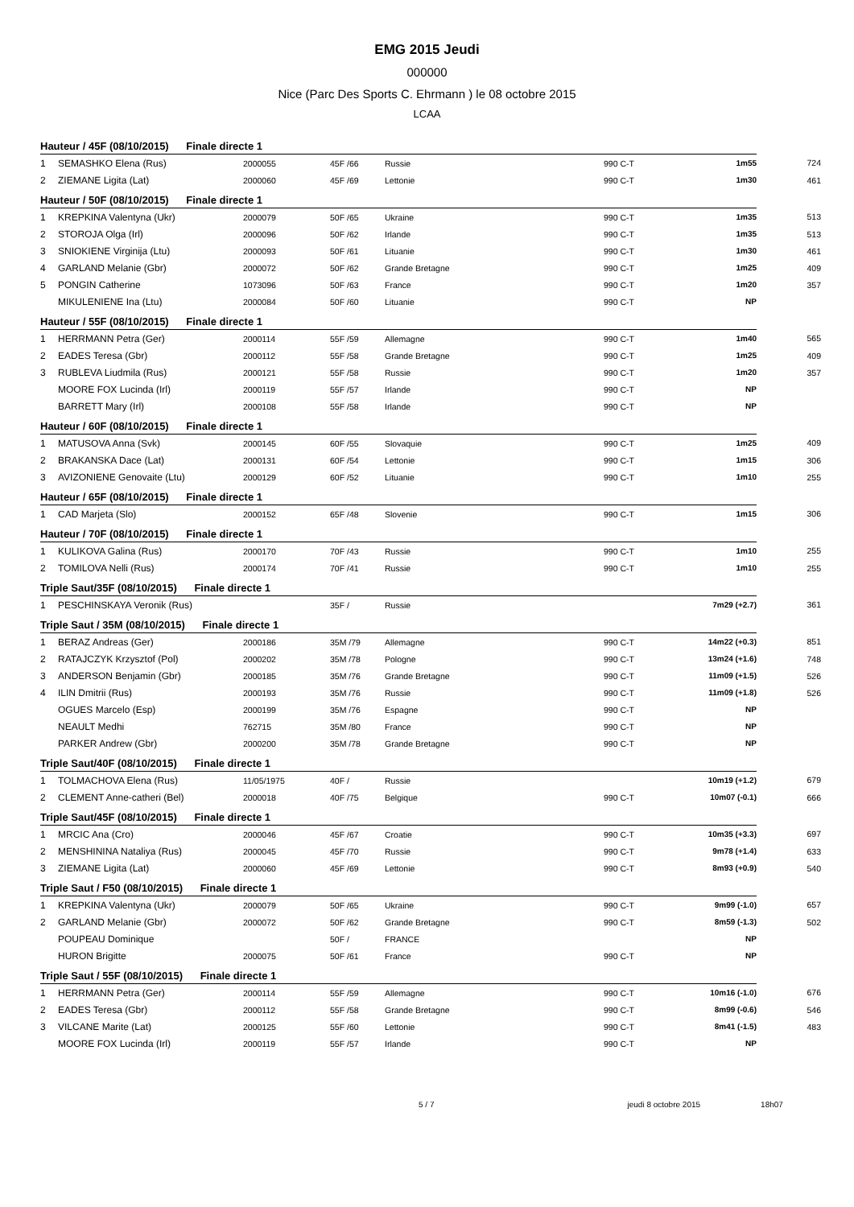EMG 2015 Jeudi
000000
Nice (Parc Des Sports C. Ehrmann ) le 08 octobre 2015
LCAA
| Hauteur / 45F (08/10/2015) Finale directe 1 | | | | | | | |
| 1 | SEMASHKO Elena (Rus) | 2000055 | 45F /66 | Russie | 990 C-T | 1m55 | 724 |
| 2 | ZIEMANE Ligita (Lat) | 2000060 | 45F /69 | Lettonie | 990 C-T | 1m30 | 461 |
| Hauteur / 50F (08/10/2015) Finale directe 1 | | | | | | | |
| 1 | KREPKINA Valentyna (Ukr) | 2000079 | 50F /65 | Ukraine | 990 C-T | 1m35 | 513 |
| 2 | STOROJA Olga (Irl) | 2000096 | 50F /62 | Irlande | 990 C-T | 1m35 | 513 |
| 3 | SNIOKIENE Virginija (Ltu) | 2000093 | 50F /61 | Lituanie | 990 C-T | 1m30 | 461 |
| 4 | GARLAND Melanie (Gbr) | 2000072 | 50F /62 | Grande Bretagne | 990 C-T | 1m25 | 409 |
| 5 | PONGIN Catherine | 1073096 | 50F /63 | France | 990 C-T | 1m20 | 357 |
| | MIKULENIENE Ina (Ltu) | 2000084 | 50F /60 | Lituanie | 990 C-T | NP | |
| Hauteur / 55F (08/10/2015) Finale directe 1 | | | | | | | |
| 1 | HERRMANN Petra (Ger) | 2000114 | 55F /59 | Allemagne | 990 C-T | 1m40 | 565 |
| 2 | EADES Teresa (Gbr) | 2000112 | 55F /58 | Grande Bretagne | 990 C-T | 1m25 | 409 |
| 3 | RUBLEVA Liudmila (Rus) | 2000121 | 55F /58 | Russie | 990 C-T | 1m20 | 357 |
| | MOORE FOX Lucinda (Irl) | 2000119 | 55F /57 | Irlande | 990 C-T | NP | |
| | BARRETT Mary (Irl) | 2000108 | 55F /58 | Irlande | 990 C-T | NP | |
| Hauteur / 60F (08/10/2015) Finale directe 1 | | | | | | | |
| 1 | MATUSOVA Anna (Svk) | 2000145 | 60F /55 | Slovaquie | 990 C-T | 1m25 | 409 |
| 2 | BRAKANSKA Dace (Lat) | 2000131 | 60F /54 | Lettonie | 990 C-T | 1m15 | 306 |
| 3 | AVIZONIENE Genovaite (Ltu) | 2000129 | 60F /52 | Lituanie | 990 C-T | 1m10 | 255 |
| Hauteur / 65F (08/10/2015) Finale directe 1 | | | | | | | |
| 1 | CAD Marjeta (Slo) | 2000152 | 65F /48 | Slovenie | 990 C-T | 1m15 | 306 |
| Hauteur / 70F (08/10/2015) Finale directe 1 | | | | | | | |
| 1 | KULIKOVA Galina (Rus) | 2000170 | 70F /43 | Russie | 990 C-T | 1m10 | 255 |
| 2 | TOMILOVA Nelli (Rus) | 2000174 | 70F /41 | Russie | 990 C-T | 1m10 | 255 |
| Triple Saut/35F (08/10/2015) Finale directe 1 | | | | | | | |
| 1 | PESCHINSKAYA Veronik (Rus) | | 35F / | Russie | | 7m29 (+2.7) | 361 |
| Triple Saut / 35M (08/10/2015) Finale directe 1 | | | | | | | |
| 1 | BERAZ Andreas (Ger) | 2000186 | 35M /79 | Allemagne | 990 C-T | 14m22 (+0.3) | 851 |
| 2 | RATAJCZYK Krzysztof (Pol) | 2000202 | 35M /78 | Pologne | 990 C-T | 13m24 (+1.6) | 748 |
| 3 | ANDERSON Benjamin (Gbr) | 2000185 | 35M /76 | Grande Bretagne | 990 C-T | 11m09 (+1.5) | 526 |
| 4 | ILIN Dmitrii (Rus) | 2000193 | 35M /76 | Russie | 990 C-T | 11m09 (+1.8) | 526 |
| | OGUES Marcelo (Esp) | 2000199 | 35M /76 | Espagne | 990 C-T | NP | |
| | NEAULT Medhi | 762715 | 35M /80 | France | 990 C-T | NP | |
| | PARKER Andrew (Gbr) | 2000200 | 35M /78 | Grande Bretagne | 990 C-T | NP | |
| Triple Saut/40F (08/10/2015) Finale directe 1 | | | | | | | |
| 1 | TOLMACHOVA Elena (Rus) | 11/05/1975 | 40F / | Russie | | 10m19 (+1.2) | 679 |
| 2 | CLEMENT Anne-catheri (Bel) | 2000018 | 40F /75 | Belgique | 990 C-T | 10m07 (-0.1) | 666 |
| Triple Saut/45F (08/10/2015) Finale directe 1 | | | | | | | |
| 1 | MRCIC Ana (Cro) | 2000046 | 45F /67 | Croatie | 990 C-T | 10m35 (+3.3) | 697 |
| 2 | MENSHININA Nataliya (Rus) | 2000045 | 45F /70 | Russie | 990 C-T | 9m78 (+1.4) | 633 |
| 3 | ZIEMANE Ligita (Lat) | 2000060 | 45F /69 | Lettonie | 990 C-T | 8m93 (+0.9) | 540 |
| Triple Saut / F50 (08/10/2015) Finale directe 1 | | | | | | | |
| 1 | KREPKINA Valentyna (Ukr) | 2000079 | 50F /65 | Ukraine | 990 C-T | 9m99 (-1.0) | 657 |
| 2 | GARLAND Melanie (Gbr) | 2000072 | 50F /62 | Grande Bretagne | 990 C-T | 8m59 (-1.3) | 502 |
| | POUPEAU Dominique | | 50F / | FRANCE | | NP | |
| | HURON Brigitte | 2000075 | 50F /61 | France | 990 C-T | NP | |
| Triple Saut / 55F (08/10/2015) Finale directe 1 | | | | | | | |
| 1 | HERRMANN Petra (Ger) | 2000114 | 55F /59 | Allemagne | 990 C-T | 10m16 (-1.0) | 676 |
| 2 | EADES Teresa (Gbr) | 2000112 | 55F /58 | Grande Bretagne | 990 C-T | 8m99 (-0.6) | 546 |
| 3 | VILCANE Marite (Lat) | 2000125 | 55F /60 | Lettonie | 990 C-T | 8m41 (-1.5) | 483 |
| | MOORE FOX Lucinda (Irl) | 2000119 | 55F /57 | Irlande | 990 C-T | NP | |
5 / 7 jeudi 8 octobre 2015 18h07